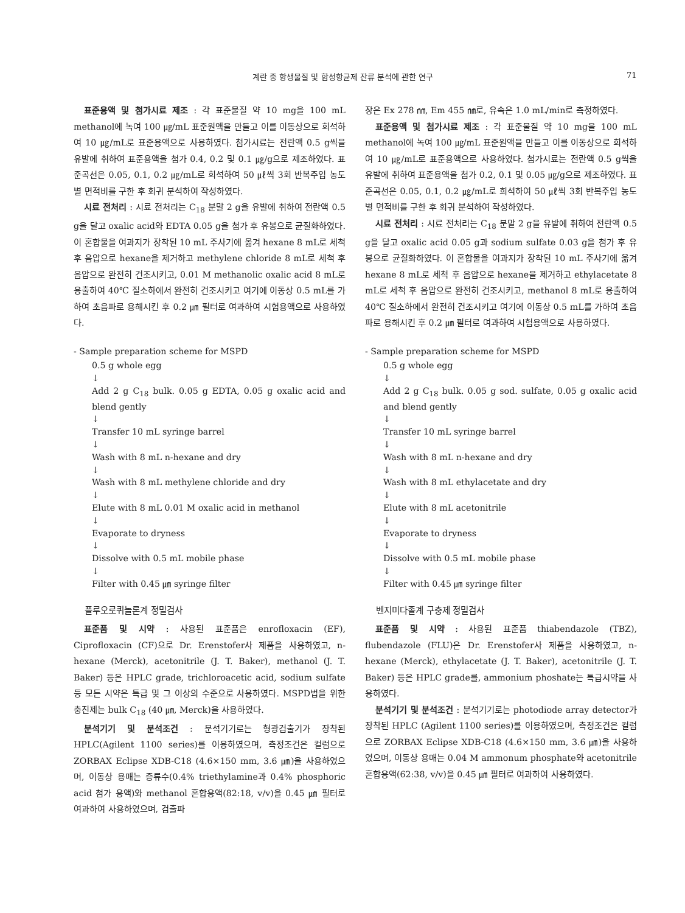계란 중 항생물질 및 합성항균제 잔류 분석에 관한 연구 71
표준용액 및 첨가시료 제조 : 각 표준물질 약 10 mg을 100 mL methanol에 녹여 100 ㎍/mL 표준원액을 만들고 이를 이동상으로 희석하여 10 ㎍/mL로 표준용액으로 사용하였다. 첨가시료는 전란액 0.5 g씩을 유발에 취하여 표준용액을 첨가 0.4, 0.2 및 0.1 ㎍/g으로 제조하였다. 표준곡선은 0.05, 0.1, 0.2 ㎍/mL로 희석하여 50 ㎕씩 3회 반복주입 농도별 면적비를 구한 후 회귀 분석하여 작성하였다.
시료 전처리 : 시료 전처리는 C<sub>18</sub> 분말 2 g을 유발에 취하여 전란액 0.5 g을 달고 oxalic acid와 EDTA 0.05 g을 첨가 후 유봉으로 균질화하였다. 이 혼합물을 여과지가 장착된 10 mL 주사기에 옮겨 hexane 8 mL로 세척 후 음압으로 hexane을 제거하고 methylene chloride 8 mL로 세척 후 음압으로 완전히 건조시키고, 0.01 M methanolic oxalic acid 8 mL로 용출하여 40℃ 질소하에서 완전히 건조시키고 여기에 이동상 0.5 mL를 가하여 초음파로 용해시킨 후 0.2 ㎛ 필터로 여과하여 시험용액으로 사용하였다.
- Sample preparation scheme for MSPD
0.5 g whole egg
↓
Add 2 g C<sub>18</sub> bulk. 0.05 g EDTA, 0.05 g oxalic acid and blend gently
↓
Transfer 10 mL syringe barrel
↓
Wash with 8 mL n-hexane and dry
↓
Wash with 8 mL methylene chloride and dry
↓
Elute with 8 mL 0.01 M oxalic acid in methanol
↓
Evaporate to dryness
↓
Dissolve with 0.5 mL mobile phase
↓
Filter with 0.45 ㎛ syringe filter
플루오로퀴놀론계 정밀검사
표준품 및 시약 : 사용된 표준품은 enrofloxacin (EF), Ciprofloxacin (CF)으로 Dr. Erenstofer사 제품을 사용하였고, n-hexane (Merck), acetonitrile (J. T. Baker), methanol (J. T. Baker) 등은 HPLC grade, trichloroacetic acid, sodium sulfate 등 모든 시약은 특급 및 그 이상의 수준으로 사용하였다. MSPD법을 위한 충진제는 bulk C<sub>18</sub> (40 ㎛, Merck)을 사용하였다.
분석기기 및 분석조건 : 분석기기로는 형광검출기가 장착된 HPLC(Agilent 1100 series)를 이용하였으며, 측정조건은 컬럼으로 ZORBAX Eclipse XDB-C18 (4.6×150 mm, 3.6 ㎛)을 사용하였으며, 이동상 용매는 증류수(0.4% triethylamine과 0.4% phosphoric acid 첨가 용액)와 methanol 혼합용액(82:18, v/v)을 0.45 ㎛ 필터로 여과하여 사용하였으며, 검출파
장은 Ex 278 ㎚, Em 455 ㎚로, 유속은 1.0 mL/min로 측정하였다.
표준용액 및 첨가시료 제조 : 각 표준물질 약 10 mg을 100 mL methanol에 녹여 100 ㎍/mL 표준원액을 만들고 이를 이동상으로 희석하여 10 ㎍/mL로 표준용액으로 사용하였다. 첨가시료는 전란액 0.5 g씩을 유발에 취하여 표준용액을 첨가 0.2, 0.1 및 0.05 ㎍/g으로 제조하였다. 표준곡선은 0.05, 0.1, 0.2 ㎍/mL로 희석하여 50 ㎕씩 3회 반복주입 농도별 면적비를 구한 후 회귀 분석하여 작성하였다.
시료 전처리 : 시료 전처리는 C<sub>18</sub> 분말 2 g을 유발에 취하여 전란액 0.5 g을 달고 oxalic acid 0.05 g과 sodium sulfate 0.03 g을 첨가 후 유봉으로 균질화하였다. 이 혼합물을 여과지가 장착된 10 mL 주사기에 옮겨 hexane 8 mL로 세척 후 음압으로 hexane을 제거하고 ethylacetate 8 mL로 세척 후 음압으로 완전히 건조시키고, methanol 8 mL로 용출하여 40℃ 질소하에서 완전히 건조시키고 여기에 이동상 0.5 mL를 가하여 초음파로 용해시킨 후 0.2 ㎛ 필터로 여과하여 시험용액으로 사용하였다.
- Sample preparation scheme for MSPD
0.5 g whole egg
↓
Add 2 g C<sub>18</sub> bulk. 0.05 g sod. sulfate, 0.05 g oxalic acid and blend gently
↓
Transfer 10 mL syringe barrel
↓
Wash with 8 mL n-hexane and dry
↓
Wash with 8 mL ethylacetate and dry
↓
Elute with 8 mL acetonitrile
↓
Evaporate to dryness
↓
Dissolve with 0.5 mL mobile phase
↓
Filter with 0.45 ㎛ syringe filter
벤지미다졸계 구충제 정밀검사
표준품 및 시약 : 사용된 표준품 thiabendazole (TBZ), flubendazole (FLU)은 Dr. Erenstofer사 제품을 사용하였고, n-hexane (Merck), ethylacetate (J. T. Baker), acetonitrile (J. T. Baker) 등은 HPLC grade를, ammonium phoshate는 특급시약을 사용하였다.
분석기기 및 분석조건 : 분석기기로는 photodiode array detector가 장착된 HPLC (Agilent 1100 series)를 이용하였으며, 측정조건은 컬럼으로 ZORBAX Eclipse XDB-C18 (4.6×150 mm, 3.6 ㎛)을 사용하였으며, 이동상 용매는 0.04 M ammonum phosphate와 acetonitrile 혼합용액(62:38, v/v)을 0.45 ㎛ 필터로 여과하여 사용하였다.